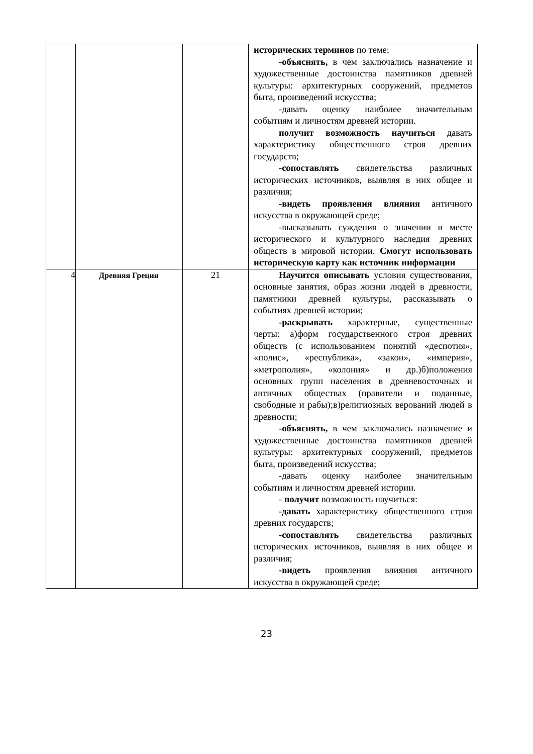| | | | исторических терминов по теме; -объяснять, в чем заключались назначение и художественные достоинства памятников древней культуры: архитектурных сооружений, предметов быта, произведений искусства; -давать оценку наиболее значительным событиям и личностям древней истории. получит возможность научиться давать характеристику общественного строя древних государств; -сопоставлять свидетельства различных исторических источников, выявляя в них общее и различия; -видеть проявления влияния античного искусства в окружающей среде; -высказывать суждения о значении и месте исторического и культурного наследия древних обществ в мировой истории. Смогут использовать историческую карту как источник информации |
| 4 | Древняя Греция | 21 | Научится описывать условия существования, основные занятия, образ жизни людей в древности, памятники древней культуры, рассказывать о событиях древней истории; -раскрывать характерные, существенные черты: а)форм государственного строя древних обществ (с использованием понятий «деспотия», «полис», «республика», «закон», «империя», «метрополия», «колония» и др.)б)положения основных групп населения в древневосточных и античных обществах (правители и поданные, свободные и рабы);в)религиозных верований людей в древности; -объяснять, в чем заключались назначение и художественные достоинства памятников древней культуры: архитектурных сооружений, предметов быта, произведений искусства; -давать оценку наиболее значительным событиям и личностям древней истории. - получит возможность научиться: -давать характеристику общественного строя древних государств; -сопоставлять свидетельства различных исторических источников, выявляя в них общее и различия; -видеть проявления влияния античного искусства в окружающей среде; |
23